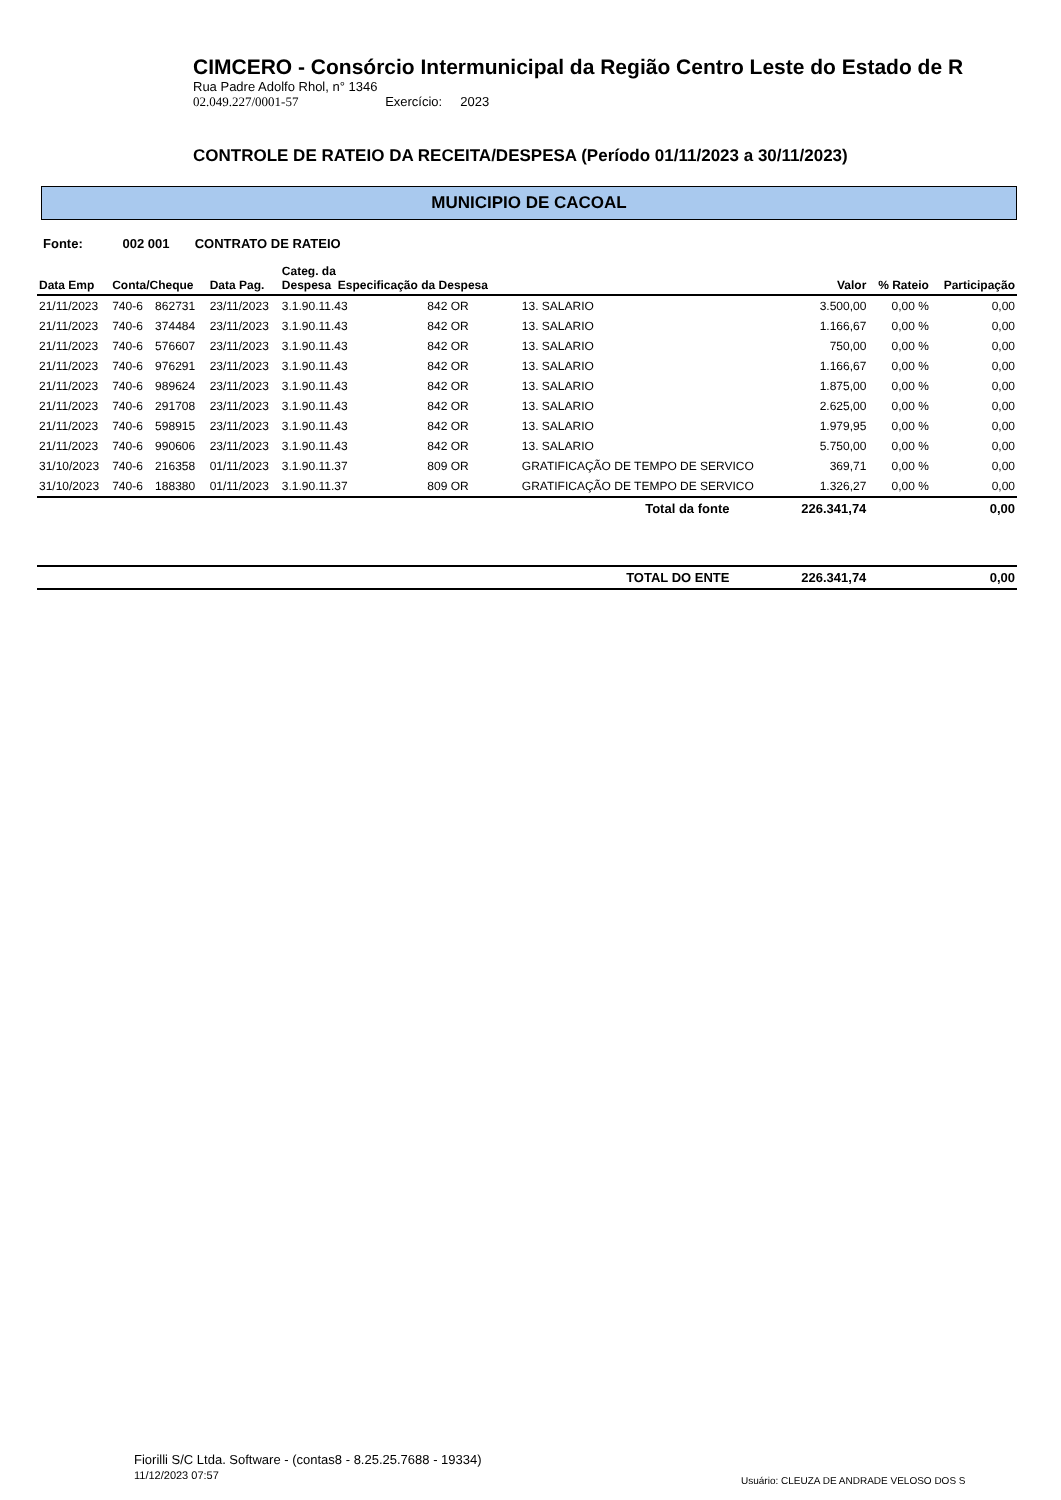CIMCERO - Consórcio Intermunicipal da Região Centro Leste do Estado de R
Rua Padre Adolfo Rhol, n° 1346
02.049.227/0001-57 Exercício: 2023
CONTROLE DE RATEIO DA RECEITA/DESPESA (Período 01/11/2023 a 30/11/2023)
MUNICIPIO DE CACOAL
Fonte: 002 001 CONTRATO DE RATEIO
| Data Emp | Conta/Cheque | | Data Pag. | Categ. da Despesa Especificação da Despesa | | | Valor | % Rateio | Participação |
| --- | --- | --- | --- | --- | --- | --- | --- | --- | --- |
| 21/11/2023 | 740-6 | 862731 | 23/11/2023 | 3.1.90.11.43 | 842 OR | 13. SALARIO | 3.500,00 | 0,00 % | 0,00 |
| 21/11/2023 | 740-6 | 374484 | 23/11/2023 | 3.1.90.11.43 | 842 OR | 13. SALARIO | 1.166,67 | 0,00 % | 0,00 |
| 21/11/2023 | 740-6 | 576607 | 23/11/2023 | 3.1.90.11.43 | 842 OR | 13. SALARIO | 750,00 | 0,00 % | 0,00 |
| 21/11/2023 | 740-6 | 976291 | 23/11/2023 | 3.1.90.11.43 | 842 OR | 13. SALARIO | 1.166,67 | 0,00 % | 0,00 |
| 21/11/2023 | 740-6 | 989624 | 23/11/2023 | 3.1.90.11.43 | 842 OR | 13. SALARIO | 1.875,00 | 0,00 % | 0,00 |
| 21/11/2023 | 740-6 | 291708 | 23/11/2023 | 3.1.90.11.43 | 842 OR | 13. SALARIO | 2.625,00 | 0,00 % | 0,00 |
| 21/11/2023 | 740-6 | 598915 | 23/11/2023 | 3.1.90.11.43 | 842 OR | 13. SALARIO | 1.979,95 | 0,00 % | 0,00 |
| 21/11/2023 | 740-6 | 990606 | 23/11/2023 | 3.1.90.11.43 | 842 OR | 13. SALARIO | 5.750,00 | 0,00 % | 0,00 |
| 31/10/2023 | 740-6 | 216358 | 01/11/2023 | 3.1.90.11.37 | 809 OR | GRATIFICAÇÃO DE TEMPO DE SERVICO | 369,71 | 0,00 % | 0,00 |
| 31/10/2023 | 740-6 | 188380 | 01/11/2023 | 3.1.90.11.37 | 809 OR | GRATIFICAÇÃO DE TEMPO DE SERVICO | 1.326,27 | 0,00 % | 0,00 |
| Total da fonte | | | | | | | 226.341,74 | | 0,00 |
| TOTAL DO ENTE | | | | | | | 226.341,74 | | 0,00 |
Fiorilli S/C Ltda. Software - (contas8 - 8.25.25.7688 - 19334)
11/12/2023 07:57
Usuário: CLEUZA DE ANDRADE VELOSO DOS S